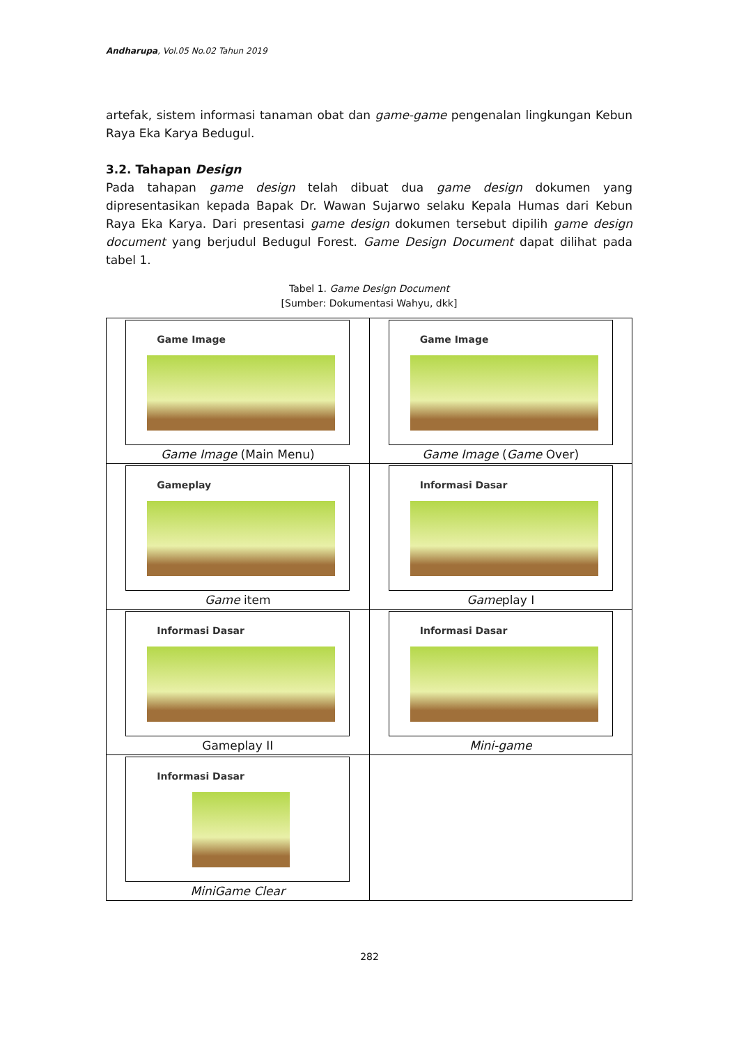Andharupa, Vol.05 No.02 Tahun 2019
artefak, sistem informasi tanaman obat dan game-game pengenalan lingkungan Kebun Raya Eka Karya Bedugul.
3.2. Tahapan Design
Pada tahapan game design telah dibuat dua game design dokumen yang dipresentasikan kepada Bapak Dr. Wawan Sujarwo selaku Kepala Humas dari Kebun Raya Eka Karya. Dari presentasi game design dokumen tersebut dipilih game design document yang berjudul Bedugul Forest. Game Design Document dapat dilihat pada tabel 1.
Tabel 1. Game Design Document
[Sumber: Dokumentasi Wahyu, dkk]
| Game Image Game Image (Main Menu) | Game Image Game Image ( Game Over) |
| Gameplay Game item | Informasi Dasar Game play I |
| Informasi Dasar Gameplay II | Informasi Dasar Mini-game |
| Informasi Dasar MiniGame Clear | |
282